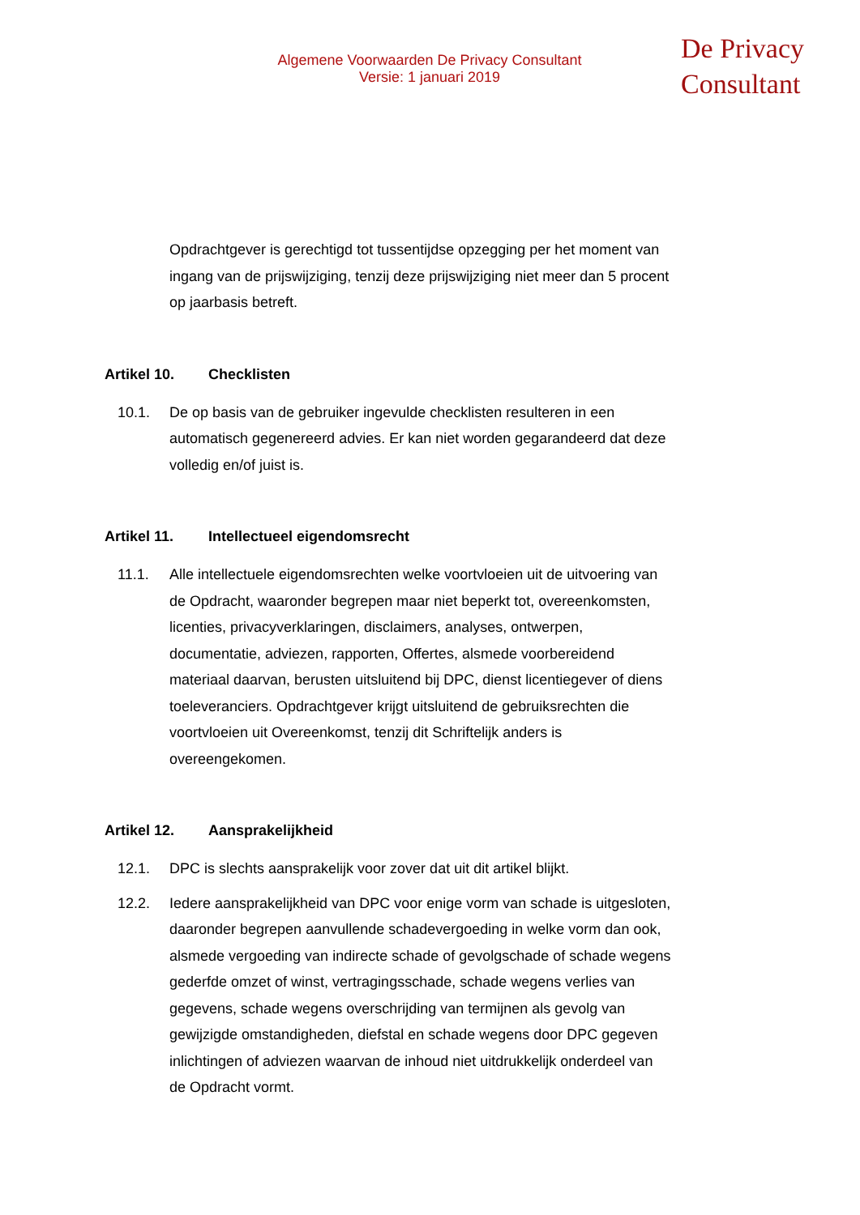Algemene Voorwaarden De Privacy Consultant
Versie: 1 januari 2019
De Privacy
Consultant
Opdrachtgever is gerechtigd tot tussentijdse opzegging per het moment van ingang van de prijswijziging, tenzij deze prijswijziging niet meer dan 5 procent op jaarbasis betreft.
Artikel 10. Checklisten
10.1. De op basis van de gebruiker ingevulde checklisten resulteren in een automatisch gegenereerd advies. Er kan niet worden gegarandeerd dat deze volledig en/of juist is.
Artikel 11. Intellectueel eigendomsrecht
11.1. Alle intellectuele eigendomsrechten welke voortvloeien uit de uitvoering van de Opdracht, waaronder begrepen maar niet beperkt tot, overeenkomsten, licenties, privacyverklaringen, disclaimers, analyses, ontwerpen, documentatie, adviezen, rapporten, Offertes, alsmede voorbereidend materiaal daarvan, berusten uitsluitend bij DPC, dienst licentiegever of diens toeleveranciers. Opdrachtgever krijgt uitsluitend de gebruiksrechten die voortvloeien uit Overeenkomst, tenzij dit Schriftelijk anders is overeengekomen.
Artikel 12. Aansprakelijkheid
12.1. DPC is slechts aansprakelijk voor zover dat uit dit artikel blijkt.
12.2. Iedere aansprakelijkheid van DPC voor enige vorm van schade is uitgesloten, daaronder begrepen aanvullende schadevergoeding in welke vorm dan ook, alsmede vergoeding van indirecte schade of gevolgschade of schade wegens gederfde omzet of winst, vertragingsschade, schade wegens verlies van gegevens, schade wegens overschrijding van termijnen als gevolg van gewijzigde omstandigheden, diefstal en schade wegens door DPC gegeven inlichtingen of adviezen waarvan de inhoud niet uitdrukkelijk onderdeel van de Opdracht vormt.